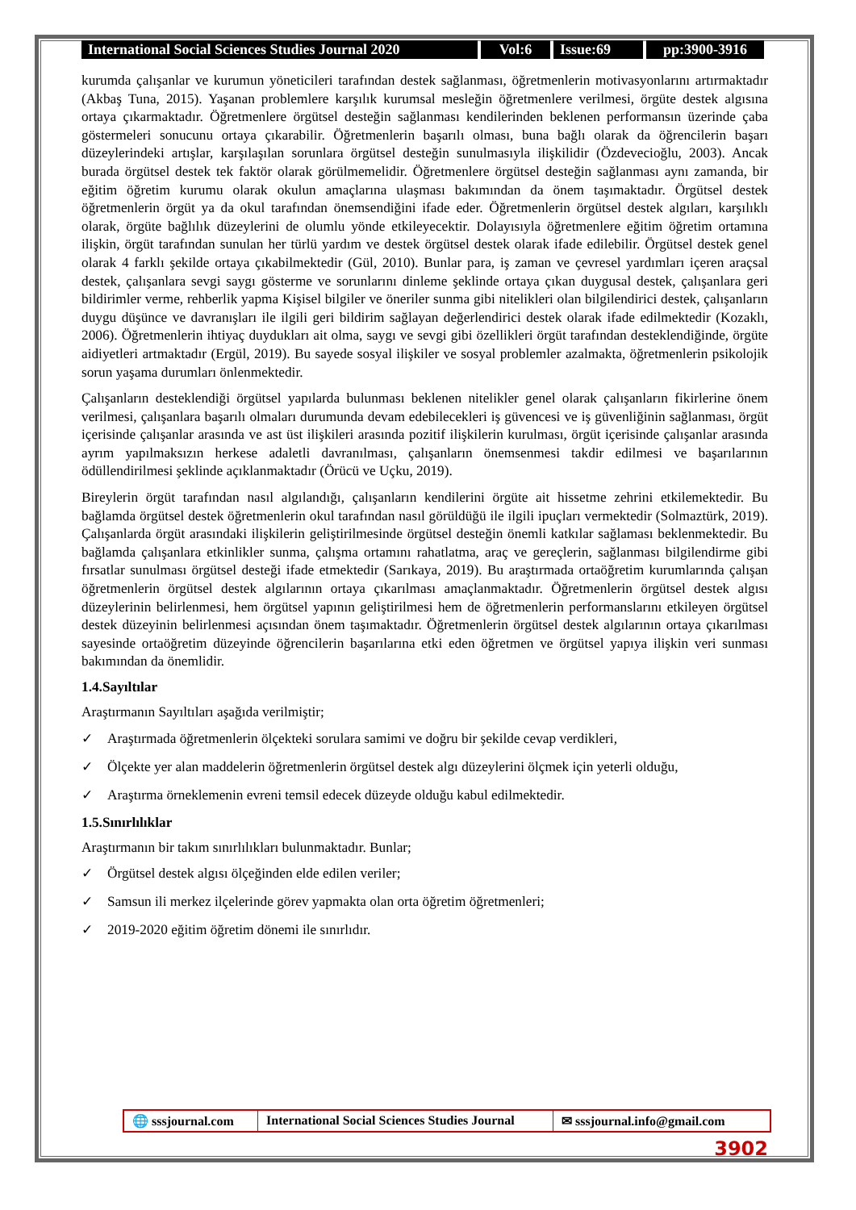International Social Sciences Studies Journal 2020
Vol:6 Issue:69 pp:3900-3916
kurumda çalışanlar ve kurumun yöneticileri tarafından destek sağlanması, öğretmenlerin motivasyonlarını artırmaktadır (Akbaş Tuna, 2015). Yaşanan problemlere karşılık kurumsal mesleğin öğretmenlere verilmesi, örgüte destek algısına ortaya çıkarmaktadır. Öğretmenlere örgütsel desteğin sağlanması kendilerinden beklenen performansın üzerinde çaba göstermeleri sonucunu ortaya çıkarabilir. Öğretmenlerin başarılı olması, buna bağlı olarak da öğrencilerin başarı düzeylerindeki artışlar, karşılaşılan sorunlara örgütsel desteğin sunulmasıyla ilişkilidir (Özdevecioğlu, 2003). Ancak burada örgütsel destek tek faktör olarak görülmemelidir. Öğretmenlere örgütsel desteğin sağlanması aynı zamanda, bir eğitim öğretim kurumu olarak okulun amaçlarına ulaşması bakımından da önem taşımaktadır. Örgütsel destek öğretmenlerin örgüt ya da okul tarafından önemsendiğini ifade eder. Öğretmenlerin örgütsel destek algıları, karşılıklı olarak, örgüte bağlılık düzeylerini de olumlu yönde etkileyecektir. Dolayısıyla öğretmenlere eğitim öğretim ortamına ilişkin, örgüt tarafından sunulan her türlü yardım ve destek örgütsel destek olarak ifade edilebilir. Örgütsel destek genel olarak 4 farklı şekilde ortaya çıkabilmektedir (Gül, 2010). Bunlar para, iş zaman ve çevresel yardımları içeren araçsal destek, çalışanlara sevgi saygı gösterme ve sorunlarını dinleme şeklinde ortaya çıkan duygusal destek, çalışanlara geri bildirimler verme, rehberlik yapma Kişisel bilgiler ve öneriler sunma gibi nitelikleri olan bilgilendirici destek, çalışanların duygu düşünce ve davranışları ile ilgili geri bildirim sağlayan değerlendirici destek olarak ifade edilmektedir (Kozaklı, 2006). Öğretmenlerin ihtiyaç duydukları ait olma, saygı ve sevgi gibi özellikleri örgüt tarafından desteklendiğinde, örgüte aidiyetleri artmaktadır (Ergül, 2019). Bu sayede sosyal ilişkiler ve sosyal problemler azalmakta, öğretmenlerin psikolojik sorun yaşama durumları önlenmektedir.
Çalışanların desteklendiği örgütsel yapılarda bulunması beklenen nitelikler genel olarak çalışanların fikirlerine önem verilmesi, çalışanlara başarılı olmaları durumunda devam edebilecekleri iş güvencesi ve iş güvenliğinin sağlanması, örgüt içerisinde çalışanlar arasında ve ast üst ilişkileri arasında pozitif ilişkilerin kurulması, örgüt içerisinde çalışanlar arasında ayrım yapılmaksızın herkese adaletli davranılması, çalışanların önemsenmesi takdir edilmesi ve başarılarının ödüllendirilmesi şeklinde açıklanmaktadır (Örücü ve Uçku, 2019).
Bireylerin örgüt tarafından nasıl algılandığı, çalışanların kendilerini örgüte ait hissetme zehrini etkilemektedir. Bu bağlamda örgütsel destek öğretmenlerin okul tarafından nasıl görüldüğü ile ilgili ipuçları vermektedir (Solmaztürk, 2019). Çalışanlarda örgüt arasındaki ilişkilerin geliştirilmesinde örgütsel desteğin önemli katkılar sağlaması beklenmektedir. Bu bağlamda çalışanlara etkinlikler sunma, çalışma ortamını rahatlatma, araç ve gereçlerin, sağlanması bilgilendirme gibi fırsatlar sunulması örgütsel desteği ifade etmektedir (Sarıkaya, 2019). Bu araştırmada ortaöğretim kurumlarında çalışan öğretmenlerin örgütsel destek algılarının ortaya çıkarılması amaçlanmaktadır. Öğretmenlerin örgütsel destek algısı düzeylerinin belirlenmesi, hem örgütsel yapının geliştirilmesi hem de öğretmenlerin performanslarını etkileyen örgütsel destek düzeyinin belirlenmesi açısından önem taşımaktadır. Öğretmenlerin örgütsel destek algılarının ortaya çıkarılması sayesinde ortaöğretim düzeyinde öğrencilerin başarılarına etki eden öğretmen ve örgütsel yapıya ilişkin veri sunması bakımından da önemlidir.
1.4.Sayıltılar
Araştırmanın Sayıltıları aşağıda verilmiştir;
✓ Araştırmada öğretmenlerin ölçekteki sorulara samimi ve doğru bir şekilde cevap verdikleri,
✓ Ölçekte yer alan maddelerin öğretmenlerin örgütsel destek algı düzeylerini ölçmek için yeterli olduğu,
✓ Araştırma örneklemenin evreni temsil edecek düzeyde olduğu kabul edilmektedir.
1.5.Sınırlılıklar
Araştırmanın bir takım sınırlılıkları bulunmaktadır. Bunlar;
✓ Örgütsel destek algısı ölçeğinden elde edilen veriler;
✓ Samsun ili merkez ilçelerinde görev yapmakta olan orta öğretim öğretmenleri;
✓ 2019-2020 eğitim öğretim dönemi ile sınırlıdır.
🌐 sssjournal.com
International Social Sciences Studies Journal
✉ sssjournal.info@gmail.com
3902